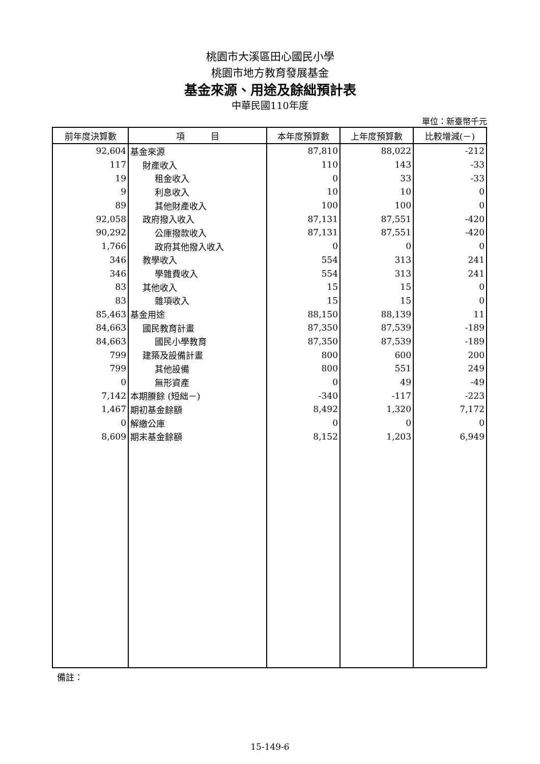桃園市大溪區田心國民小學
桃園市地方教育發展基金
基金來源、用途及餘絀預計表
中華民國110年度
單位：新臺幣千元
| 前年度決算數 | 項 目 | 本年度預算數 | 上年度預算數 | 比較增減(－) |
| --- | --- | --- | --- | --- |
| 92,604 | 基金來源 | 87,810 | 88,022 | -212 |
| 117 | 財產收入 | 110 | 143 | -33 |
| 19 | 租金收入 | 0 | 33 | -33 |
| 9 | 利息收入 | 10 | 10 | 0 |
| 89 | 其他財產收入 | 100 | 100 | 0 |
| 92,058 | 政府撥入收入 | 87,131 | 87,551 | -420 |
| 90,292 | 公庫撥款收入 | 87,131 | 87,551 | -420 |
| 1,766 | 政府其他撥入收入 | 0 | 0 | 0 |
| 346 | 教學收入 | 554 | 313 | 241 |
| 346 | 學雜費收入 | 554 | 313 | 241 |
| 83 | 其他收入 | 15 | 15 | 0 |
| 83 | 雜項收入 | 15 | 15 | 0 |
| 85,463 | 基金用途 | 88,150 | 88,139 | 11 |
| 84,663 | 國民教育計畫 | 87,350 | 87,539 | -189 |
| 84,663 | 國民小學教育 | 87,350 | 87,539 | -189 |
| 799 | 建築及設備計畫 | 800 | 600 | 200 |
| 799 | 其他設備 | 800 | 551 | 249 |
| 0 | 無形資產 | 0 | 49 | -49 |
| 7,142 | 本期賸餘 (短絀－) | -340 | -117 | -223 |
| 1,467 | 期初基金餘額 | 8,492 | 1,320 | 7,172 |
| 0 | 解繳公庫 | 0 | 0 | 0 |
| 8,609 | 期末基金餘額 | 8,152 | 1,203 | 6,949 |
備註：
15-149-6